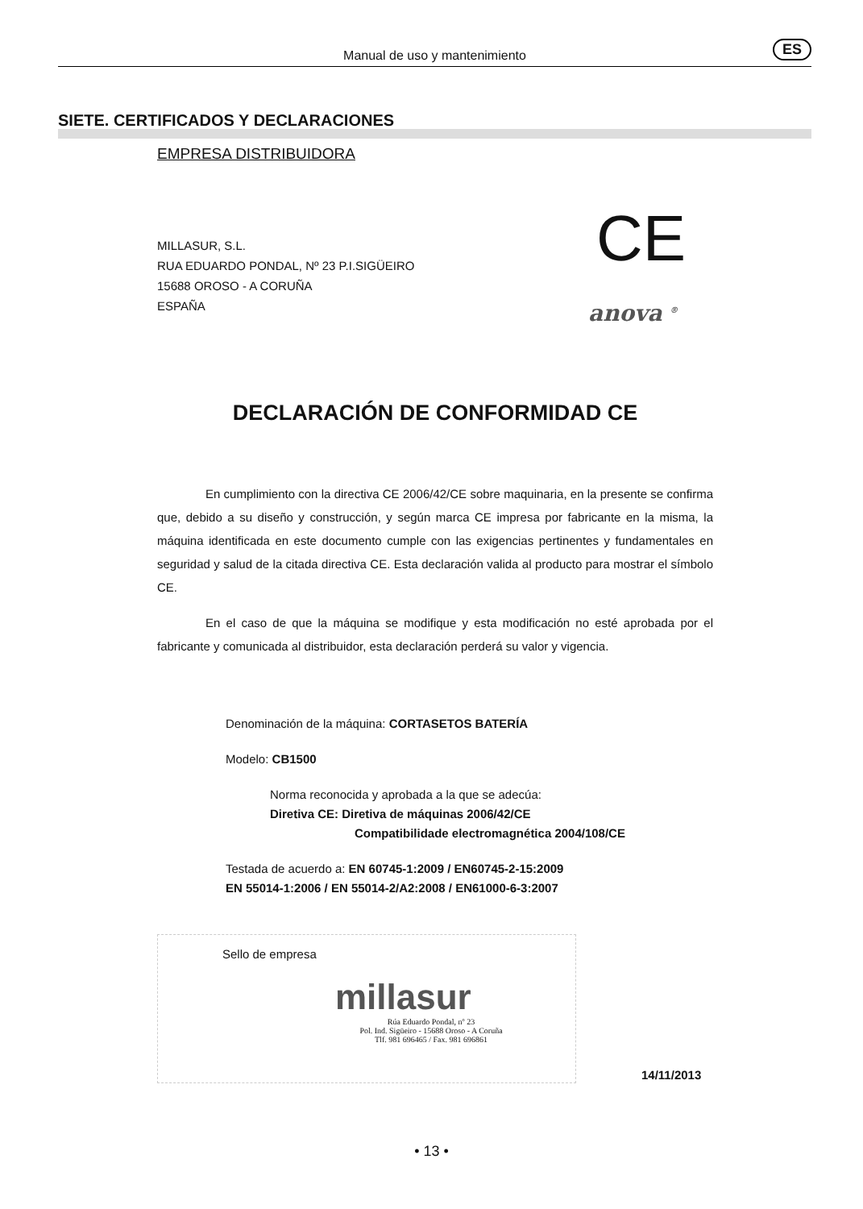Manual de uso y mantenimiento
ES
SIETE. CERTIFICADOS Y DECLARACIONES
CE
anova <sup>®</sup>
EMPRESA DISTRIBUIDORA
MILLASUR, S.L.
RUA EDUARDO PONDAL, Nº 23 P.I.SIGÜEIRO
15688 OROSO - A CORUÑA
ESPAÑA
DECLARACIÓN DE CONFORMIDAD CE
En cumplimiento con la directiva CE 2006/42/CE sobre maquinaria, en la presente se confirma que, debido a su diseño y construcción, y según marca CE impresa por fabricante en la misma, la máquina identificada en este documento cumple con las exigencias pertinentes y fundamentales en seguridad y salud de la citada directiva CE. Esta declaración valida al producto para mostrar el símbolo CE.
En el caso de que la máquina se modifique y esta modificación no esté aprobada por el fabricante y comunicada al distribuidor, esta declaración perderá su valor y vigencia.
Denominación de la máquina: CORTASETOS BATERÍA
Modelo: CB1500
Norma reconocida y aprobada a la que se adecúa:
Diretiva CE: Diretiva de máquinas 2006/42/CE
Compatibilidade electromagnética 2004/108/CE
Testada de acuerdo a: EN 60745-1:2009 / EN60745-2-15:2009
EN 55014-1:2006 / EN 55014-2/A2:2008 / EN61000-6-3:2007
Sello de empresa
millasur
Rúa Eduardo Pondal, nº 23
Pol. Ind. Sigüeiro - 15688 Oroso - A Coruña
Tlf. 981 696465 / Fax. 981 696861
14/11/2013
• 13 •